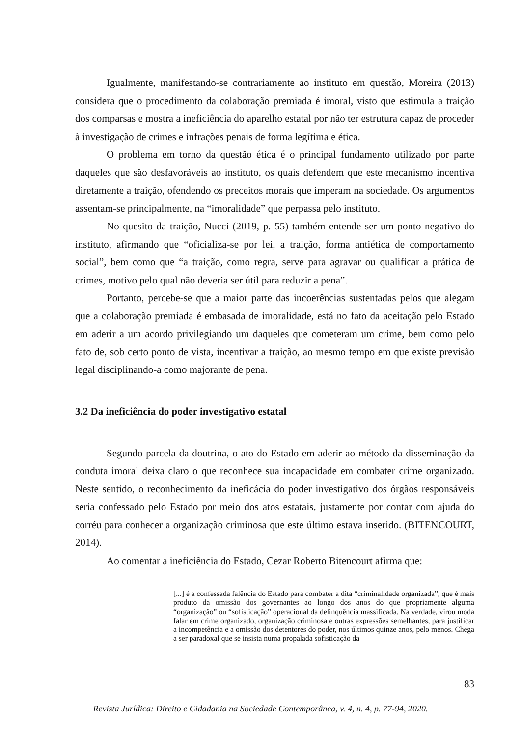Igualmente, manifestando-se contrariamente ao instituto em questão, Moreira (2013) considera que o procedimento da colaboração premiada é imoral, visto que estimula a traição dos comparsas e mostra a ineficiência do aparelho estatal por não ter estrutura capaz de proceder à investigação de crimes e infrações penais de forma legítima e ética.
O problema em torno da questão ética é o principal fundamento utilizado por parte daqueles que são desfavoráveis ao instituto, os quais defendem que este mecanismo incentiva diretamente a traição, ofendendo os preceitos morais que imperam na sociedade. Os argumentos assentam-se principalmente, na “imoralidade” que perpassa pelo instituto.
No quesito da traição, Nucci (2019, p. 55) também entende ser um ponto negativo do instituto, afirmando que “oficializa-se por lei, a traição, forma antiética de comportamento social”, bem como que “a traição, como regra, serve para agravar ou qualificar a prática de crimes, motivo pelo qual não deveria ser útil para reduzir a pena”.
Portanto, percebe-se que a maior parte das incoerências sustentadas pelos que alegam que a colaboração premiada é embasada de imoralidade, está no fato da aceitação pelo Estado em aderir a um acordo privilegiando um daqueles que cometeram um crime, bem como pelo fato de, sob certo ponto de vista, incentivar a traição, ao mesmo tempo em que existe previsão legal disciplinando-a como majorante de pena.
3.2 Da ineficiência do poder investigativo estatal
Segundo parcela da doutrina, o ato do Estado em aderir ao método da disseminação da conduta imoral deixa claro o que reconhece sua incapacidade em combater crime organizado. Neste sentido, o reconhecimento da ineficácia do poder investigativo dos órgãos responsáveis seria confessado pelo Estado por meio dos atos estatais, justamente por contar com ajuda do corréu para conhecer a organização criminosa que este último estava inserido. (BITENCOURT, 2014).
Ao comentar a ineficiência do Estado, Cezar Roberto Bitencourt afirma que:
[...] é a confessada falência do Estado para combater a dita “criminalidade organizada”, que é mais produto da omissão dos governantes ao longo dos anos do que propriamente alguma “organização” ou “sofisticação” operacional da delinquência massificada. Na verdade, virou moda falar em crime organizado, organização criminosa e outras expressões semelhantes, para justificar a incompetência e a omissão dos detentores do poder, nos últimos quinze anos, pelo menos. Chega a ser paradoxal que se insista numa propalada sofisticação da
83
Revista Jurídica: Direito e Cidadania na Sociedade Contemporânea, v. 4, n. 4, p. 77-94, 2020.